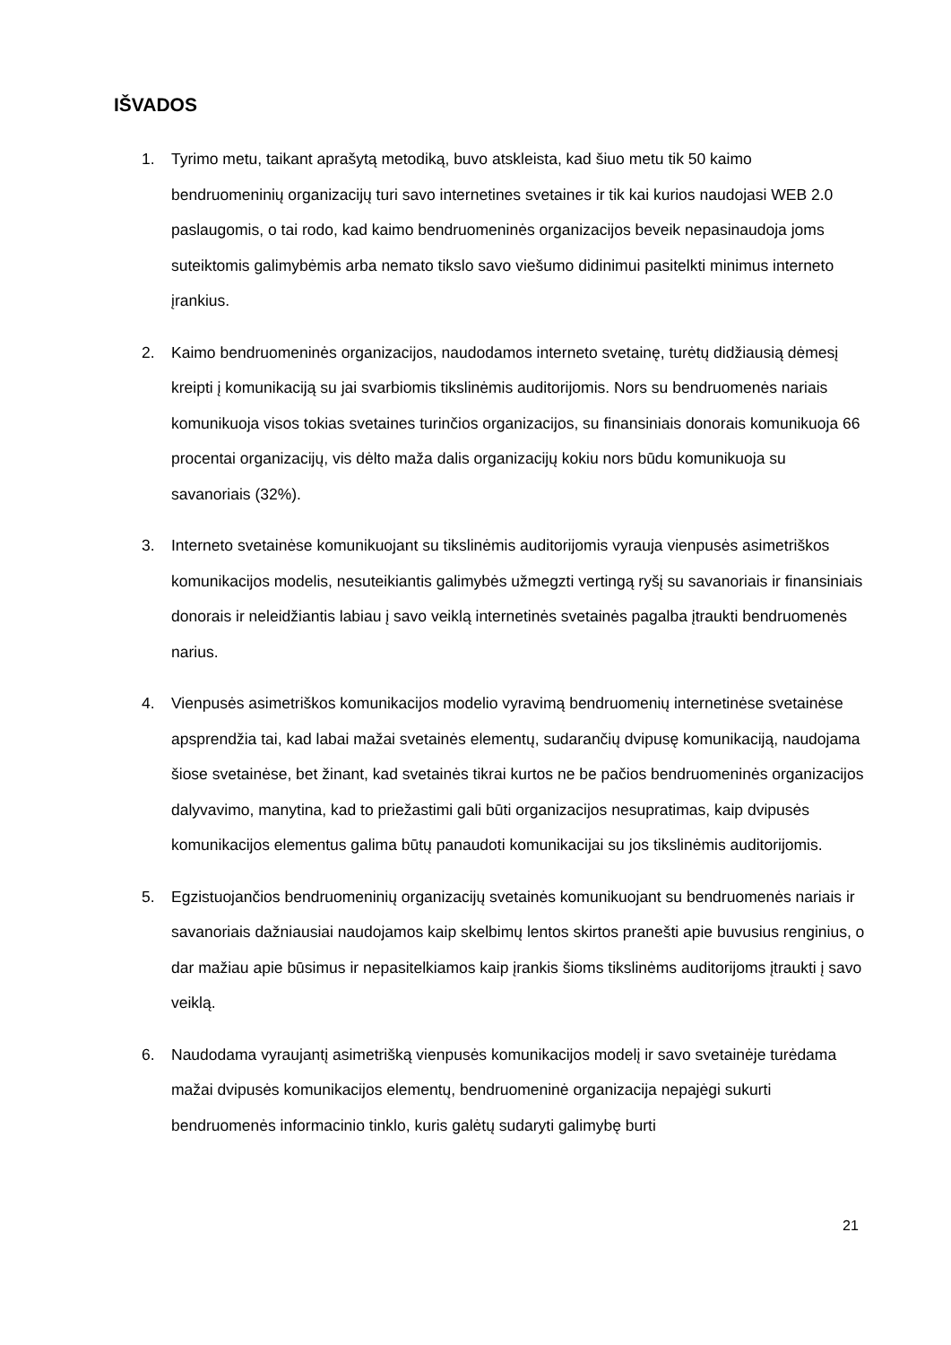IŠVADOS
1. Tyrimo metu, taikant aprašytą metodiką, buvo atskleista, kad šiuo metu tik 50 kaimo bendruomeninių organizacijų turi savo internetines svetaines ir tik kai kurios naudojasi WEB 2.0 paslaugomis, o tai rodo, kad kaimo bendruomeninės organizacijos beveik nepasinaudoja joms suteiktomis galimybėmis arba nemato tikslo savo viešumo didinimui pasitelkti minimus interneto įrankius.
2. Kaimo bendruomeninės organizacijos, naudodamos interneto svetainę, turėtų didžiausią dėmesį kreipti į komunikaciją su jai svarbiomis tikslinėmis auditorijomis. Nors su bendruomenės nariais komunikuoja visos tokias svetaines turinčios organizacijos, su finansiniais donorais komunikuoja 66 procentai organizacijų, vis dėlto maža dalis organizacijų kokiu nors būdu komunikuoja su savanoriais (32%).
3. Interneto svetainėse komunikuojant su tikslinėmis auditorijomis vyrauja vienpusės asimetriškos komunikacijos modelis, nesuteikiantis galimybės užmegzti vertingą ryšį su savanoriais ir finansiniais donorais ir neleidžiantis labiau į savo veiklą internetinės svetainės pagalba įtraukti bendruomenės narius.
4. Vienpusės asimetriškos komunikacijos modelio vyravimą bendruomenių internetinėse svetainėse apsprendžia tai, kad labai mažai svetainės elementų, sudarančių dvipusę komunikaciją, naudojama šiose svetainėse, bet žinant, kad svetainės tikrai kurtos ne be pačios bendruomeninės organizacijos dalyvavimo, manytina, kad to priežastimi gali būti organizacijos nesupratimas, kaip dvipusės komunikacijos elementus galima būtų panaudoti komunikacijai su jos tikslinėmis auditorijomis.
5. Egzistuojančios bendruomeninių organizacijų svetainės komunikuojant su bendruomenės nariais ir savanoriais dažniausiai naudojamos kaip skelbimų lentos skirtos pranešti apie buvusius renginius, o dar mažiau apie būsimus ir nepasitelkiamos kaip įrankis šioms tikslinėms auditorijoms įtraukti į savo veiklą.
6. Naudodama vyraujantį asimetrišką vienpusės komunikacijos modelį ir savo svetainėje turėdama mažai dvipusės komunikacijos elementų, bendruomeninė organizacija nepajėgi sukurti bendruomenės informacinio tinklo, kuris galėtų sudaryti galimybę burti
21